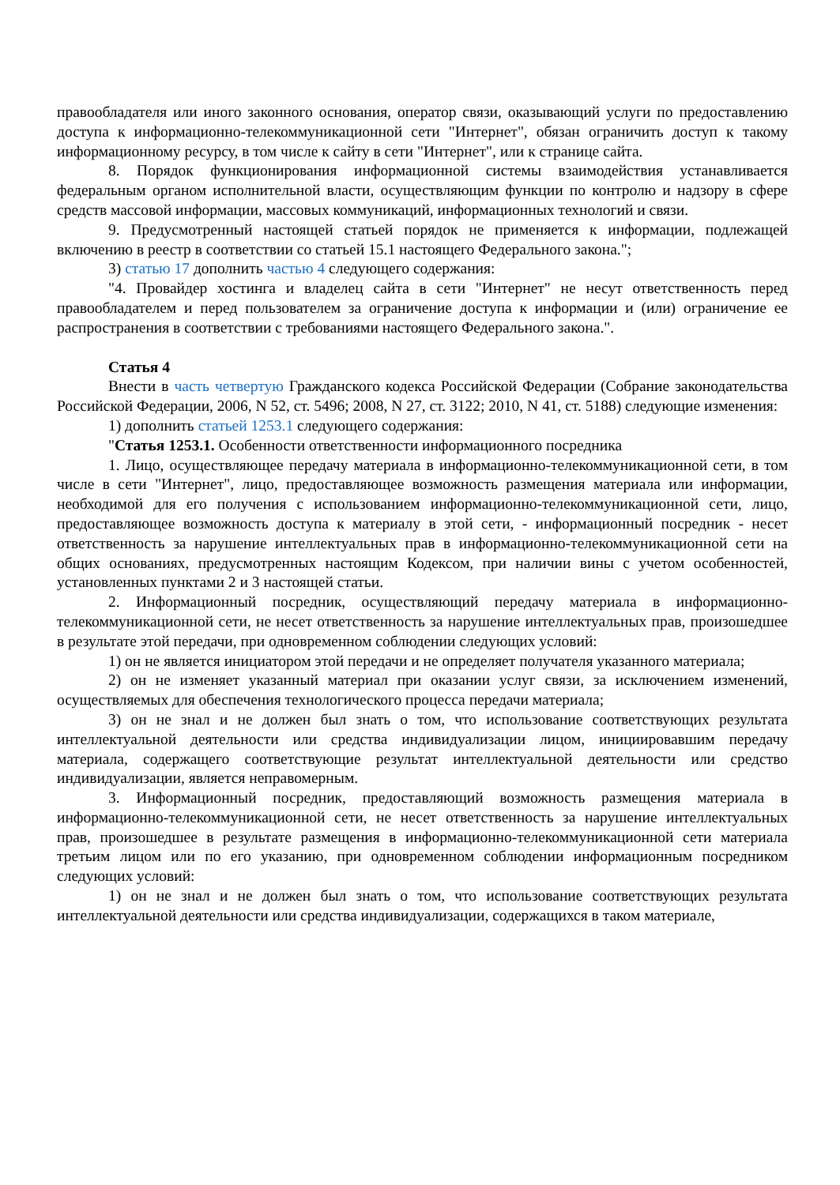правообладателя или иного законного основания, оператор связи, оказывающий услуги по предоставлению доступа к информационно-телекоммуникационной сети "Интернет", обязан ограничить доступ к такому информационному ресурсу, в том числе к сайту в сети "Интернет", или к странице сайта.
8. Порядок функционирования информационной системы взаимодействия устанавливается федеральным органом исполнительной власти, осуществляющим функции по контролю и надзору в сфере средств массовой информации, массовых коммуникаций, информационных технологий и связи.
9. Предусмотренный настоящей статьей порядок не применяется к информации, подлежащей включению в реестр в соответствии со статьей 15.1 настоящего Федерального закона.";
3) статью 17 дополнить частью 4 следующего содержания:
"4. Провайдер хостинга и владелец сайта в сети "Интернет" не несут ответственность перед правообладателем и перед пользователем за ограничение доступа к информации и (или) ограничение ее распространения в соответствии с требованиями настоящего Федерального закона.".
Статья 4
Внести в часть четвертую Гражданского кодекса Российской Федерации (Собрание законодательства Российской Федерации, 2006, N 52, ст. 5496; 2008, N 27, ст. 3122; 2010, N 41, ст. 5188) следующие изменения:
1) дополнить статьей 1253.1 следующего содержания:
"Статья 1253.1. Особенности ответственности информационного посредника
1. Лицо, осуществляющее передачу материала в информационно-телекоммуникационной сети, в том числе в сети "Интернет", лицо, предоставляющее возможность размещения материала или информации, необходимой для его получения с использованием информационно-телекоммуникационной сети, лицо, предоставляющее возможность доступа к материалу в этой сети, - информационный посредник - несет ответственность за нарушение интеллектуальных прав в информационно-телекоммуникационной сети на общих основаниях, предусмотренных настоящим Кодексом, при наличии вины с учетом особенностей, установленных пунктами 2 и 3 настоящей статьи.
2. Информационный посредник, осуществляющий передачу материала в информационно-телекоммуникационной сети, не несет ответственность за нарушение интеллектуальных прав, произошедшее в результате этой передачи, при одновременном соблюдении следующих условий:
1) он не является инициатором этой передачи и не определяет получателя указанного материала;
2) он не изменяет указанный материал при оказании услуг связи, за исключением изменений, осуществляемых для обеспечения технологического процесса передачи материала;
3) он не знал и не должен был знать о том, что использование соответствующих результата интеллектуальной деятельности или средства индивидуализации лицом, инициировавшим передачу материала, содержащего соответствующие результат интеллектуальной деятельности или средство индивидуализации, является неправомерным.
3. Информационный посредник, предоставляющий возможность размещения материала в информационно-телекоммуникационной сети, не несет ответственность за нарушение интеллектуальных прав, произошедшее в результате размещения в информационно-телекоммуникационной сети материала третьим лицом или по его указанию, при одновременном соблюдении информационным посредником следующих условий:
1) он не знал и не должен был знать о том, что использование соответствующих результата интеллектуальной деятельности или средства индивидуализации, содержащихся в таком материале,